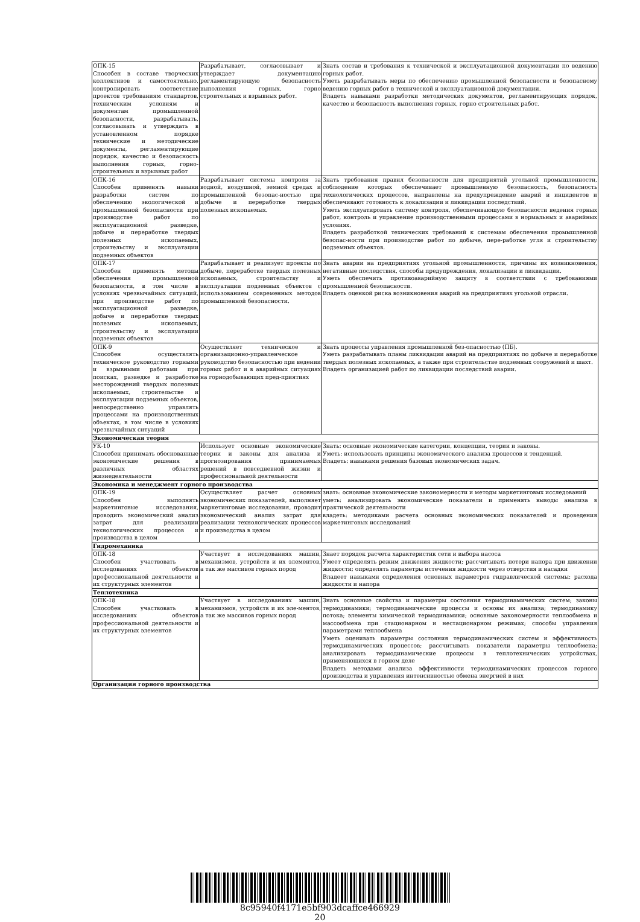| ОПК-15 Способен в составе творческих коллективов и самостоятельно, контролировать соответствие проектов требованиям стандартов, техническим условиям и документам промышленной безопасности, разрабатывать, согласовывать и утверждать в установленном порядке технические и методические документы, регламентирующие порядок, качество и безопасность выполнения горных, горно-строительных и взрывных работ | Разрабатывает, согласовывает и утверждает документацию регламентирующую безопасность выполнения горных, горно строительных и взрывных работ. | Знать состав и требования к технической и эксплуатационной документации по ведению горных работ. Уметь разрабатывать меры по обеспечению промышленной безопасности и безопасному ведению горных работ в технической и эксплуатационной документации. Владеть навыками разработки методических документов, регламентирующих порядок, качество и безопасность выполнения горных, горно строительных работ. |
| ОПК-16 Способен применять навыки разработки систем по обеспечению экологической и промышленной безопасности при производстве работ по эксплуатационной разведке, добыче и переработке твердых полезных ископаемых, строительству и эксплуатации подземных объектов | Разрабатывает системы контроля за водной, воздушной, земной средах и промышленной безопас-ностью при добыче и переработке твердых полезных ископаемых. | Знать требования правил безопасности для предприятий угольной промышленности, соблюдение которых обеспечивает промышленную безопасность, безопасность технологических процессов, направлены на предупреждение аварий и инцидентов и обеспечивают готовность к локализации и ликвидации последствий. Уметь эксплуатировать систему контроля, обеспечивающую безопасности ведения горных работ, контроль и управление производственными процессами в нормальных и аварийных условиях. Владеть разработкой технических требований к системам обеспечения промышленной безопас-ности при производстве работ по добыче, пере-работке угля и строительству подземных объектов. |
| ОПК-17 Способен применять методы обеспечения промышленной безопасности, в том числе в условиях чрезвычайных ситуаций, при производстве работ по эксплуатационной разведке, добыче и переработке твердых полезных ископаемых, строительству и эксплуатации подземных объектов | Разрабатывает и реализует проекты по добыче, переработке твердых полезных ископаемых, строительству и эксплуатации подземных объектов с использованием современных методов промышленной безопасности. | Знать аварии на предприятиях угольной промышленности, причины их возникновения, негативные последствия, способы предупреждения, локализации и ликвидации. Уметь обеспечить противоаварийную защиту в соответствии с требованиями промышленной безопасности. Владеть оценкой риска возникновения аварий на предприятиях угольной отрасли. |
| ОПК-9 Способен осуществлять техническое руководство горными и взрывными работами при поисках, разведке и разработке месторождений твердых полезных ископаемых, строительстве и эксплуатации подземных объектов, непосредственно управлять процессами на производственных объектах, в том числе в условиях чрезвычайных ситуаций | Осуществляет техническое и организационно-управленческое руководство безопасностью при ведении горных работ и в аварийных ситуациях на горнодобывающих пред-приятиях | Знать процессы управления промышленной без-опасностью (ПБ). Уметь разрабатывать планы ликвидации аварий на предприятиях по добыче и переработке твердых полезных ископаемых, а также при строительстве подземных сооружений и шахт. Владеть организацией работ по ликвидации последствий аварии. |
| Экономическая теория | | |
| УК-10 Способен принимать обоснованные экономические решения в различных областях жизнедеятельности | Использует основные экономические теории и законы для анализа и прогнозирования принимаемых решений в повседневной жизни и профессиональной деятельности | Знать: основные экономические категории, концепции, теории и законы. Уметь: использовать принципы экономического анализа процессов и тенденций. Владеть: навыками решения базовых экономических задач. |
| Экономика и менеджмент горного производства | | |
| ОПК-19 Способен выполнять маркетинговые исследования, проводить экономический анализ затрат для реализации технологических процессов и производства в целом | Осуществляет расчет основных экономических показателей, выполняет маркетинговые исследования, проводит экономический анализ затрат для реализации технологических процессов и производства в целом | знать: основные экономические закономерности и методы маркетинговых исследований уметь: анализировать экономические показатели и применять выводы анализа в практической деятельности владеть: методиками расчета основных экономических показателей и проведения маркетинговых исследований |
| Гидромеханика | | |
| ОПК-18 Способен участвовать в исследованиях объектов профессиональной деятельности и их структурных элементов | Участвует в исследованиях машин, механизмов, устройств и их элементов, а так же массивов горных пород | Знает порядок расчета характеристик сети и выбора насоса Умеет определять режим движения жидкости; рассчитывать потери напора при движении жидкости; определять параметры истечения жидкости через отверстия и насадки Владеет навыками определения основных параметров гидравлической системы: расхода жидкости и напора |
| Теплотехника | | |
| ОПК-18 Способен участвовать в исследованиях объектов профессиональной деятельности и их структурных элементов | Участвует в исследованиях машин, механизмов, устройств и их эле-ментов, а так же массивов горных пород | Знать основные свойства и параметры состояния термодинамических систем; законы термодинамики; термодинамические процессы и основы их анализа; термодинамику потока; элементы химической термодинамики; основные закономерности теплообмена и массообмена при стационарном и нестационарном режимах; способы управления параметрами теплообмена Уметь оценивать параметры состояния термодинамических систем и эффективность термодинамических процессов; рассчитывать показатели параметры теплообмена; анализировать термодинамические процессы в теплотехнических устройствах, применяющихся в горном деле Владеть методами анализа эффективности термодинамических процессов горного производства и управления интенсивностью обмена энергией в них |
| Организация горного производства | | |
8c95940f4171e5bf903dcaffce466929
20